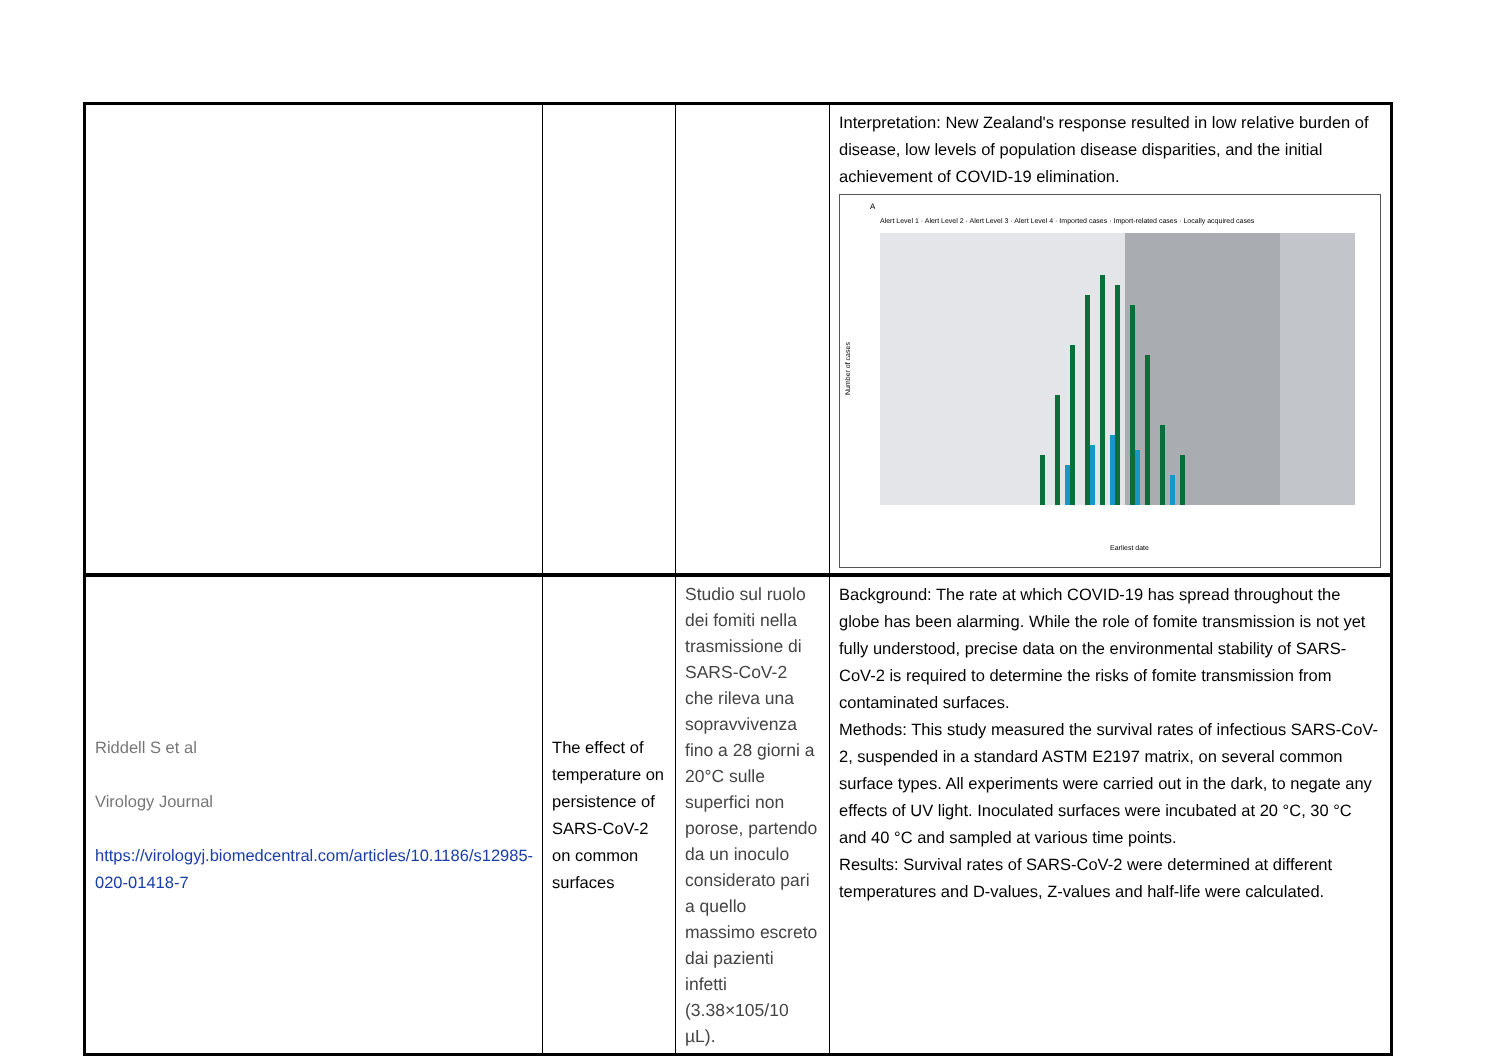| | | | Interpretation: New Zealand's response resulted in low relative burden of disease, low levels of population disease disparities, and the initial achievement of COVID-19 elimination. A Alert Level 1 · Alert Level 2 · Alert Level 3 · Alert Level 4 · Imported cases · Import-related cases · Locally acquired cases Earliest date Number of cases |
| Riddell S et al Virology Journal https://virologyj.biomedcentral.com/articles/10.1186/s12985-020-01418-7 | The effect of temperature on persistence of SARS-CoV-2 on common surfaces | Studio sul ruolo dei fomiti nella trasmissione di SARS-CoV-2 che rileva una sopravvivenza fino a 28 giorni a 20°C sulle superfici non porose, partendo da un inoculo considerato pari a quello massimo escreto dai pazienti infetti (3.38×105/10 µL). | Background: The rate at which COVID-19 has spread throughout the globe has been alarming. While the role of fomite transmission is not yet fully understood, precise data on the environmental stability of SARS-CoV-2 is required to determine the risks of fomite transmission from contaminated surfaces. Methods: This study measured the survival rates of infectious SARS-CoV-2, suspended in a standard ASTM E2197 matrix, on several common surface types. All experiments were carried out in the dark, to negate any effects of UV light. Inoculated surfaces were incubated at 20 °C, 30 °C and 40 °C and sampled at various time points. Results: Survival rates of SARS-CoV-2 were determined at different temperatures and D-values, Z-values and half-life were calculated. |